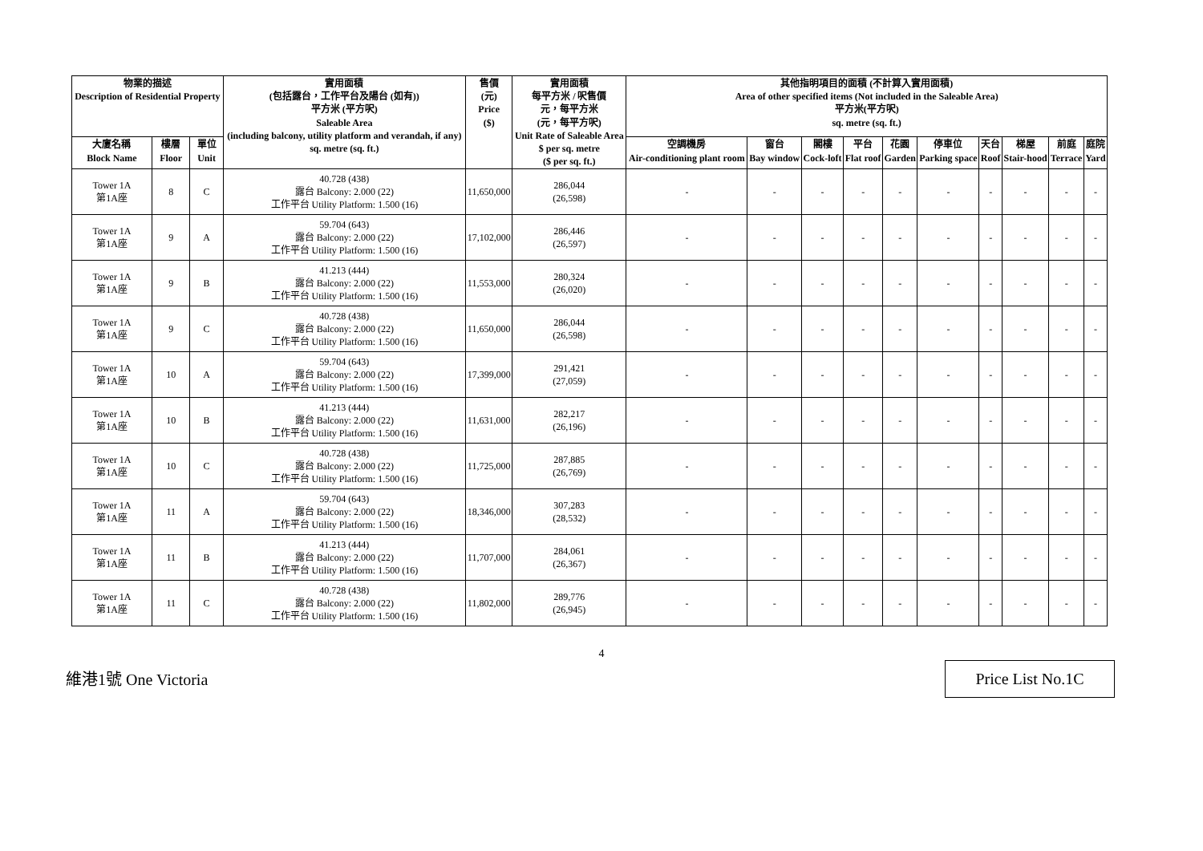| 物業的描述 Description of Residential Property | | | 實用面積 (包括露台，工作平台及陽台 (如有)) 平方米 (平方呎) Saleable Area (including balcony, utility platform and verandah, if any) sq. metre (sq. ft.) | 售價 (元) Price ($) | 實用面積 每平方米 / 呎售價 元，每平方米 (元，每平方呎) Unit Rate of Saleable Area $ per sq. metre ($ per sq. ft.) | 其他指明項目的面積 (不計算入實用面積) Area of other specified items (Not included in the Saleable Area) 平方米(平方呎) sq. metre (sq. ft.) | | | | | | | | | |
| --- | --- | --- | --- | --- | --- | --- | --- | --- | --- | --- | --- | --- | --- | --- | --- |
| 大廈名稱 Block Name | 樓層 Floor | 單位 Unit | | | | 空調機房 Air-conditioning plant room | 窗台 Bay window | 閣樓 Cock-loft | 平台 Flat roof | 花園 Garden | 停車位 Parking space | 天台 Roof | 梯屋 Stair-hood | 前庭 Terrace | 庭院 Yard |
| Tower 1A 第1A座 | 8 | C | 40.728 (438) 露台 Balcony: 2.000 (22) 工作平台 Utility Platform: 1.500 (16) | 11,650,000 | 286,044 (26,598) | - | - | - | - | - | - | - | - | - | - |
| Tower 1A 第1A座 | 9 | A | 59.704 (643) 露台 Balcony: 2.000 (22) 工作平台 Utility Platform: 1.500 (16) | 17,102,000 | 286,446 (26,597) | - | - | - | - | - | - | - | - | - | - |
| Tower 1A 第1A座 | 9 | B | 41.213 (444) 露台 Balcony: 2.000 (22) 工作平台 Utility Platform: 1.500 (16) | 11,553,000 | 280,324 (26,020) | - | - | - | - | - | - | - | - | - | - |
| Tower 1A 第1A座 | 9 | C | 40.728 (438) 露台 Balcony: 2.000 (22) 工作平台 Utility Platform: 1.500 (16) | 11,650,000 | 286,044 (26,598) | - | - | - | - | - | - | - | - | - | - |
| Tower 1A 第1A座 | 10 | A | 59.704 (643) 露台 Balcony: 2.000 (22) 工作平台 Utility Platform: 1.500 (16) | 17,399,000 | 291,421 (27,059) | - | - | - | - | - | - | - | - | - | - |
| Tower 1A 第1A座 | 10 | B | 41.213 (444) 露台 Balcony: 2.000 (22) 工作平台 Utility Platform: 1.500 (16) | 11,631,000 | 282,217 (26,196) | - | - | - | - | - | - | - | - | - | - |
| Tower 1A 第1A座 | 10 | C | 40.728 (438) 露台 Balcony: 2.000 (22) 工作平台 Utility Platform: 1.500 (16) | 11,725,000 | 287,885 (26,769) | - | - | - | - | - | - | - | - | - | - |
| Tower 1A 第1A座 | 11 | A | 59.704 (643) 露台 Balcony: 2.000 (22) 工作平台 Utility Platform: 1.500 (16) | 18,346,000 | 307,283 (28,532) | - | - | - | - | - | - | - | - | - | - |
| Tower 1A 第1A座 | 11 | B | 41.213 (444) 露台 Balcony: 2.000 (22) 工作平台 Utility Platform: 1.500 (16) | 11,707,000 | 284,061 (26,367) | - | - | - | - | - | - | - | - | - | - |
| Tower 1A 第1A座 | 11 | C | 40.728 (438) 露台 Balcony: 2.000 (22) 工作平台 Utility Platform: 1.500 (16) | 11,802,000 | 289,776 (26,945) | - | - | - | - | - | - | - | - | - | - |
4
維港1號 One Victoria
Price List No.1C